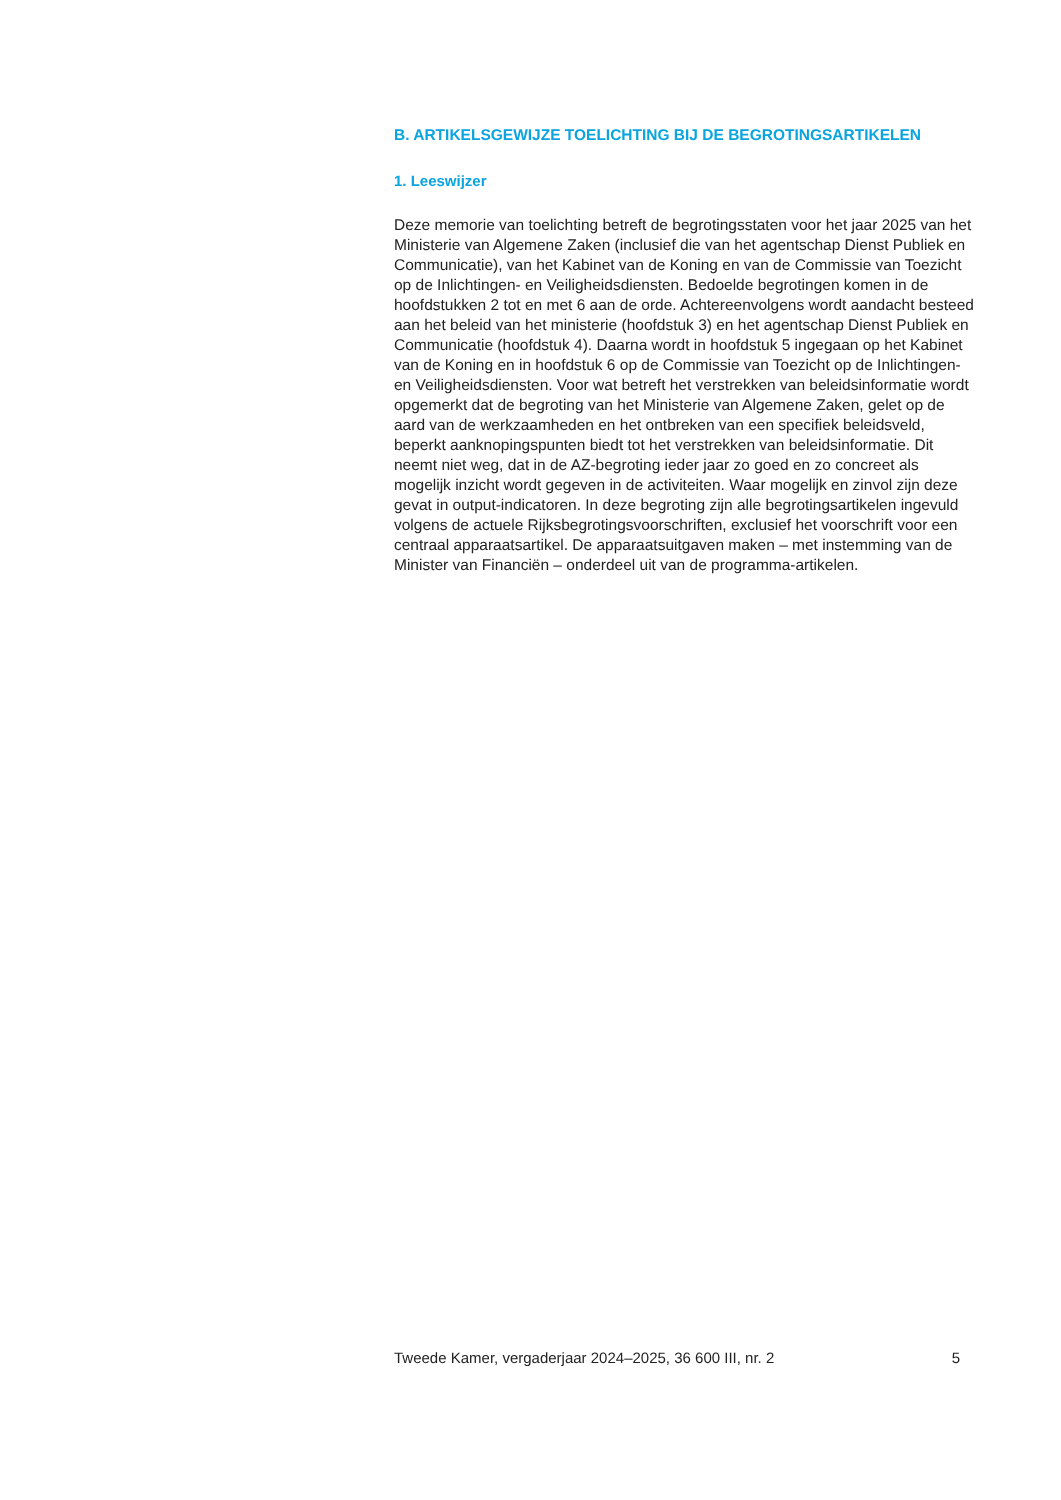B. ARTIKELSGEWIJZE TOELICHTING BIJ DE BEGROTINGSARTIKELEN
1. Leeswijzer
Deze memorie van toelichting betreft de begrotingsstaten voor het jaar 2025 van het Ministerie van Algemene Zaken (inclusief die van het agentschap Dienst Publiek en Communicatie), van het Kabinet van de Koning en van de Commissie van Toezicht op de Inlichtingen- en Veiligheidsdiensten. Bedoelde begrotingen komen in de hoofdstukken 2 tot en met 6 aan de orde. Achtereenvolgens wordt aandacht besteed aan het beleid van het ministerie (hoofdstuk 3) en het agentschap Dienst Publiek en Communicatie (hoofdstuk 4). Daarna wordt in hoofdstuk 5 ingegaan op het Kabinet van de Koning en in hoofdstuk 6 op de Commissie van Toezicht op de Inlichtingen- en Veiligheidsdiensten. Voor wat betreft het verstrekken van beleidsinformatie wordt opgemerkt dat de begroting van het Ministerie van Algemene Zaken, gelet op de aard van de werkzaamheden en het ontbreken van een specifiek beleidsveld, beperkt aanknopingspunten biedt tot het verstrekken van beleidsinformatie. Dit neemt niet weg, dat in de AZ-begroting ieder jaar zo goed en zo concreet als mogelijk inzicht wordt gegeven in de activiteiten. Waar mogelijk en zinvol zijn deze gevat in output-indicatoren. In deze begroting zijn alle begrotingsartikelen ingevuld volgens de actuele Rijksbegrotingsvoorschriften, exclusief het voorschrift voor een centraal apparaatsartikel. De apparaatsuitgaven maken – met instemming van de Minister van Financiën – onderdeel uit van de programma-artikelen.
Tweede Kamer, vergaderjaar 2024–2025, 36 600 III, nr. 2 5